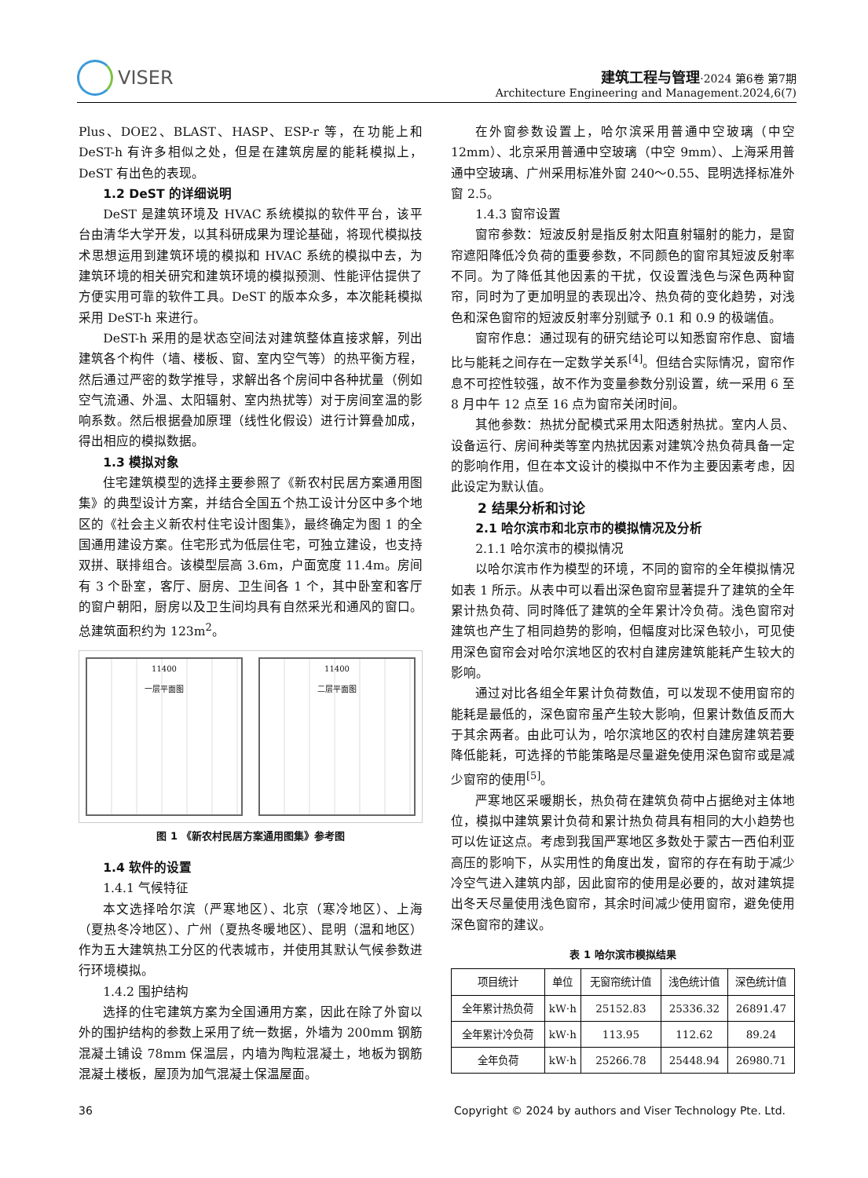VISER
建筑工程与管理·2024 第6卷 第7期
Architecture Engineering and Management.2024,6(7)
Plus、DOE2、BLAST、HASP、ESP-r 等，在功能上和 DeST-h 有许多相似之处，但是在建筑房屋的能耗模拟上，DeST 有出色的表现。
1.2 DeST 的详细说明
DeST 是建筑环境及 HVAC 系统模拟的软件平台，该平台由清华大学开发，以其科研成果为理论基础，将现代模拟技术思想运用到建筑环境的模拟和 HVAC 系统的模拟中去，为建筑环境的相关研究和建筑环境的模拟预测、性能评估提供了方便实用可靠的软件工具。DeST 的版本众多，本次能耗模拟采用 DeST-h 来进行。
DeST-h 采用的是状态空间法对建筑整体直接求解，列出建筑各个构件（墙、楼板、窗、室内空气等）的热平衡方程，然后通过严密的数学推导，求解出各个房间中各种扰量（例如空气流通、外温、太阳辐射、室内热扰等）对于房间室温的影响系数。然后根据叠加原理（线性化假设）进行计算叠加成，得出相应的模拟数据。
1.3 模拟对象
住宅建筑模型的选择主要参照了《新农村民居方案通用图集》的典型设计方案，并结合全国五个热工设计分区中多个地区的《社会主义新农村住宅设计图集》，最终确定为图 1 的全国通用建设方案。住宅形式为低层住宅，可独立建设，也支持双拼、联排组合。该模型层高 3.6m，户面宽度 11.4m。房间有 3 个卧室，客厅、厨房、卫生间各 1 个，其中卧室和客厅的窗户朝阳，厨房以及卫生间均具有自然采光和通风的窗口。总建筑面积约为 123m<sup>2</sup>。
11400
一层平面图
11400
二层平面图
图 1 《新农村民居方案通用图集》参考图
1.4 软件的设置
1.4.1 气候特征
本文选择哈尔滨（严寒地区）、北京（寒冷地区）、上海（夏热冬冷地区）、广州（夏热冬暖地区）、昆明（温和地区）作为五大建筑热工分区的代表城市，并使用其默认气候参数进行环境模拟。
1.4.2 围护结构
选择的住宅建筑方案为全国通用方案，因此在除了外窗以外的围护结构的参数上采用了统一数据，外墙为 200mm 钢筋混凝土铺设 78mm 保温层，内墙为陶粒混凝土，地板为钢筋混凝土楼板，屋顶为加气混凝土保温屋面。
在外窗参数设置上，哈尔滨采用普通中空玻璃（中空 12mm）、北京采用普通中空玻璃（中空 9mm）、上海采用普通中空玻璃、广州采用标准外窗 240～0.55、昆明选择标准外窗 2.5。
1.4.3 窗帘设置
窗帘参数：短波反射是指反射太阳直射辐射的能力，是窗帘遮阳降低冷负荷的重要参数，不同颜色的窗帘其短波反射率不同。为了降低其他因素的干扰，仅设置浅色与深色两种窗帘，同时为了更加明显的表现出冷、热负荷的变化趋势，对浅色和深色窗帘的短波反射率分别赋予 0.1 和 0.9 的极端值。
窗帘作息：通过现有的研究结论可以知悉窗帘作息、窗墙比与能耗之间存在一定数学关系<sup>[4]</sup>。但结合实际情况，窗帘作息不可控性较强，故不作为变量参数分别设置，统一采用 6 至 8 月中午 12 点至 16 点为窗帘关闭时间。
其他参数：热扰分配模式采用太阳透射热扰。室内人员、设备运行、房间种类等室内热扰因素对建筑冷热负荷具备一定的影响作用，但在本文设计的模拟中不作为主要因素考虑，因此设定为默认值。
2 结果分析和讨论
2.1 哈尔滨市和北京市的模拟情况及分析
2.1.1 哈尔滨市的模拟情况
以哈尔滨市作为模型的环境，不同的窗帘的全年模拟情况如表 1 所示。从表中可以看出深色窗帘显著提升了建筑的全年累计热负荷、同时降低了建筑的全年累计冷负荷。浅色窗帘对建筑也产生了相同趋势的影响，但幅度对比深色较小，可见使用深色窗帘会对哈尔滨地区的农村自建房建筑能耗产生较大的影响。
通过对比各组全年累计负荷数值，可以发现不使用窗帘的能耗是最低的，深色窗帘虽产生较大影响，但累计数值反而大于其余两者。由此可认为，哈尔滨地区的农村自建房建筑若要降低能耗，可选择的节能策略是尽量避免使用深色窗帘或是减少窗帘的使用<sup>[5]</sup>。
严寒地区采暖期长，热负荷在建筑负荷中占据绝对主体地位，模拟中建筑累计负荷和累计热负荷具有相同的大小趋势也可以佐证这点。考虑到我国严寒地区多数处于蒙古一西伯利亚高压的影响下，从实用性的角度出发，窗帘的存在有助于减少冷空气进入建筑内部，因此窗帘的使用是必要的，故对建筑提出冬天尽量使用浅色窗帘，其余时间减少使用窗帘，避免使用深色窗帘的建议。
表 1 哈尔滨市模拟结果
| 项目统计 | 单位 | 无窗帘统计值 | 浅色统计值 | 深色统计值 |
| --- | --- | --- | --- | --- |
| 全年累计热负荷 | kW·h | 25152.83 | 25336.32 | 26891.47 |
| 全年累计冷负荷 | kW·h | 113.95 | 112.62 | 89.24 |
| 全年负荷 | kW·h | 25266.78 | 25448.94 | 26980.71 |
36 Copyright © 2024 by authors and Viser Technology Pte. Ltd.